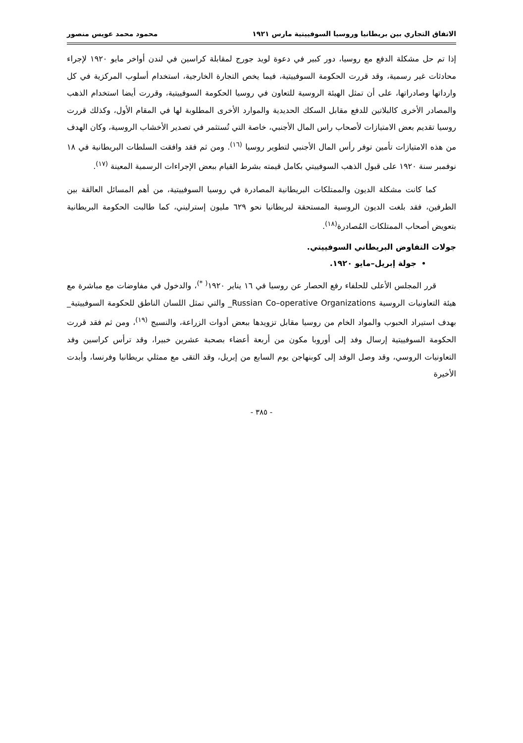الاتفاق التجاري بين بريطانيا وروسيا السوفييتية مارس ١٩٢١ محمود محمد عويس منصور
إذا تم حل مشكلة الدفع مع روسيا، دور كبير في دعوة لويد جورج لمقابلة كراسين في لندن أواخر مايو ١٩٢٠ لإجراء محادثات غير رسمية، وقد قررت الحكومة السوفييتية، فيما يخص التجارة الخارجية، استخدام أسلوب المركزية في كل وارداتها وصادراتها، على أن تمثل الهيئة الروسية للتعاون في روسيا الحكومة السوفييتية، وقررت أيضا استخدام الذهب والمصادر الأخرى كالبلاتين للدفع مقابل السكك الحديدية والموارد الأخرى المطلوبة لها في المقام الأول، وكذلك قررت روسيا تقديم بعض الامتيازات لأصحاب راس المال الأجنبي، خاصة التي تُستثمر في تصدير الأخشاب الروسية، وكان الهدف من هذه الامتيازات تأمين توفر رأس المال الأجنبي لتطوير روسيا <sup>(١٦)</sup>. ومن ثم فقد وافقت السلطات البريطانية في ١٨ نوفمبر سنة ١٩٢٠ على قبول الذهب السوفييتي بكامل قيمته بشرط القيام ببعض الإجراءات الرسمية المعينة <sup>(١٧)</sup>.
كما كانت مشكلة الديون والممتلكات البريطانية المصادرة في روسيا السوفييتية، من أهم المسائل العالقة بين الطرفين، فقد بلغت الديون الروسية المستحقة لبريطانيا نحو ٦٢٩ مليون إسترليني، كما طالبت الحكومة البريطانية بتعويض أصحاب الممتلكات المُصادرة<sup>(١٨)</sup>.
جولات التفاوض البريطاني السوفييتي.
جولة إبريل–مايو ١٩٢٠.
قرر المجلس الأعلى للحلفاء رفع الحصار عن روسيا في ١٦ يناير ١٩٢٠<sup>( *)</sup>، والدخول في مفاوضات مع مباشرة مع هيئة التعاونيات الروسية Russian Co–operative Organizations_ والتي تمثل اللسان الناطق للحكومة السوفييتية_ بهدف استيراد الحبوب والمواد الخام من روسيا مقابل تزويدها ببعض أدوات الزراعة، والنسيج <sup>(١٩)</sup>، ومن ثم فقد قررت الحكومة السوفييتية إرسال وفد إلى أوروبا مكون من أربعة أعضاء بصحبة عشرين خبيرا، وقد ترأس كراسين وفد التعاونيات الروسي، وقد وصل الوفد إلى كوبنهاجن يوم السابع من إبريل، وقد التقى مع ممثلي بريطانيا وفرنسا، وأبدت الأخيرة
- ٣٨٥ -